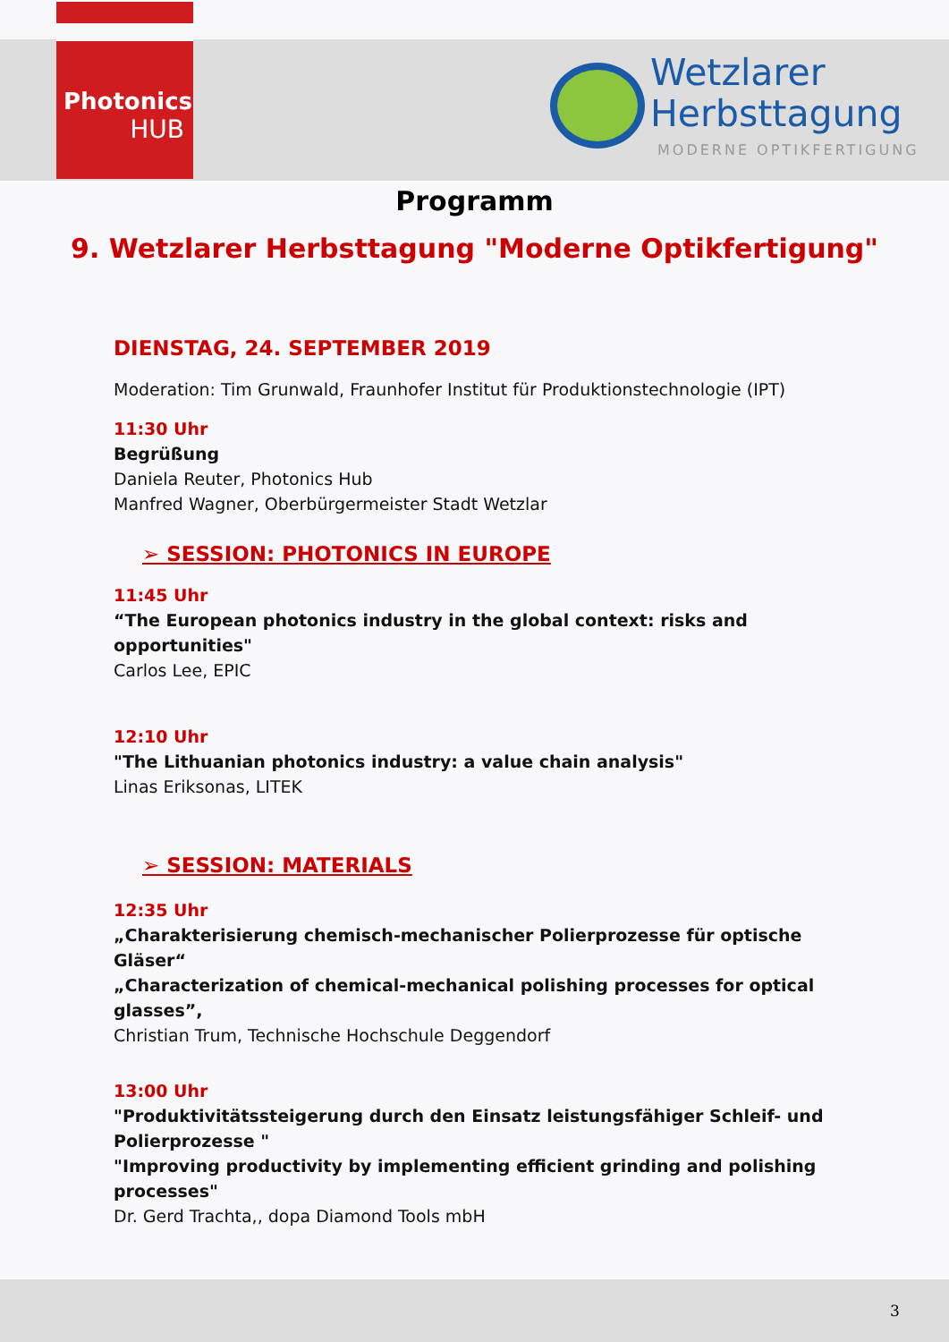Photonics
HUB
Wetzlarer
Herbsttagung
MODERNE OPTIKFERTIGUNG
Programm
9. Wetzlarer Herbsttagung "Moderne Optikfertigung"
DIENSTAG, 24. SEPTEMBER 2019
Moderation: Tim Grunwald, Fraunhofer Institut für Produktionstechnologie (IPT)
11:30 Uhr
Begrüßung
Daniela Reuter, Photonics Hub
Manfred Wagner, Oberbürgermeister Stadt Wetzlar
➢ SESSION: PHOTONICS IN EUROPE
11:45 Uhr
“The European photonics industry in the global context: risks and opportunities"
Carlos Lee, EPIC
12:10 Uhr
"The Lithuanian photonics industry: a value chain analysis"
Linas Eriksonas, LITEK
➢ SESSION: MATERIALS
12:35 Uhr
„Charakterisierung chemisch-mechanischer Polierprozesse für optische Gläser“
„Characterization of chemical-mechanical polishing processes for optical glasses”,
Christian Trum, Technische Hochschule Deggendorf
13:00 Uhr
"Produktivitätssteigerung durch den Einsatz leistungsfähiger Schleif- und Polierprozesse "
"Improving productivity by implementing efficient grinding and polishing processes"
Dr. Gerd Trachta,, dopa Diamond Tools mbH
3